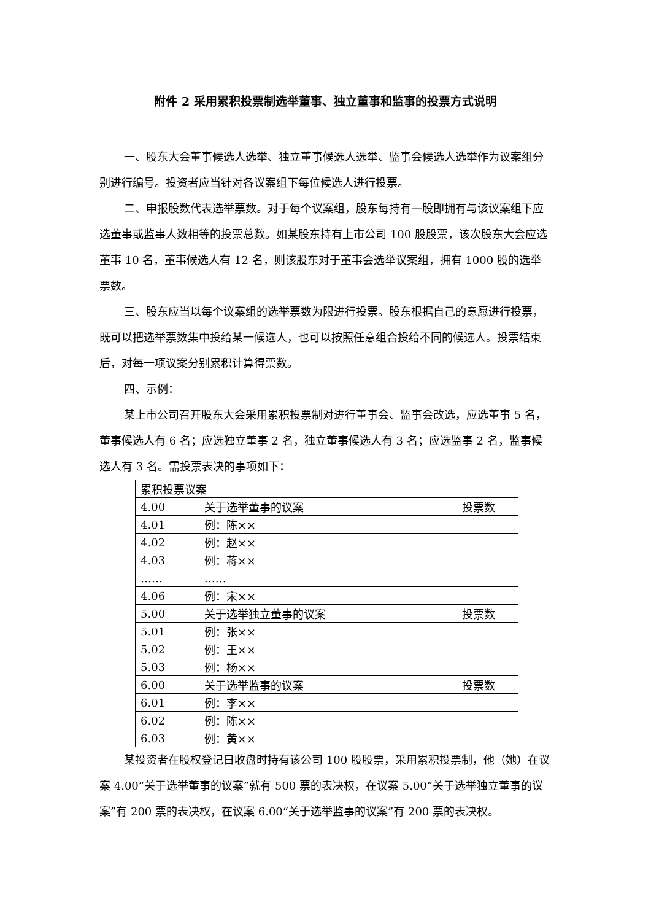附件 2 采用累积投票制选举董事、独立董事和监事的投票方式说明
一、股东大会董事候选人选举、独立董事候选人选举、监事会候选人选举作为议案组分别进行编号。投资者应当针对各议案组下每位候选人进行投票。
二、申报股数代表选举票数。对于每个议案组，股东每持有一股即拥有与该议案组下应选董事或监事人数相等的投票总数。如某股东持有上市公司 100 股股票，该次股东大会应选董事 10 名，董事候选人有 12 名，则该股东对于董事会选举议案组，拥有 1000 股的选举票数。
三、股东应当以每个议案组的选举票数为限进行投票。股东根据自己的意愿进行投票，既可以把选举票数集中投给某一候选人，也可以按照任意组合投给不同的候选人。投票结束后，对每一项议案分别累积计算得票数。
四、示例：
某上市公司召开股东大会采用累积投票制对进行董事会、监事会改选，应选董事 5 名，董事候选人有 6 名；应选独立董事 2 名，独立董事候选人有 3 名；应选监事 2 名，监事候选人有 3 名。需投票表决的事项如下：
| 累积投票议案 | | |
| 4.00 | 关于选举董事的议案 | 投票数 |
| 4.01 | 例：陈×× | |
| 4.02 | 例：赵×× | |
| 4.03 | 例：蒋×× | |
| …… | …… | |
| 4.06 | 例：宋×× | |
| 5.00 | 关于选举独立董事的议案 | 投票数 |
| 5.01 | 例：张×× | |
| 5.02 | 例：王×× | |
| 5.03 | 例：杨×× | |
| 6.00 | 关于选举监事的议案 | 投票数 |
| 6.01 | 例：李×× | |
| 6.02 | 例：陈×× | |
| 6.03 | 例：黄×× | |
某投资者在股权登记日收盘时持有该公司 100 股股票，采用累积投票制，他（她）在议案 4.00“关于选举董事的议案”就有 500 票的表决权，在议案 5.00“关于选举独立董事的议案”有 200 票的表决权，在议案 6.00“关于选举监事的议案”有 200 票的表决权。